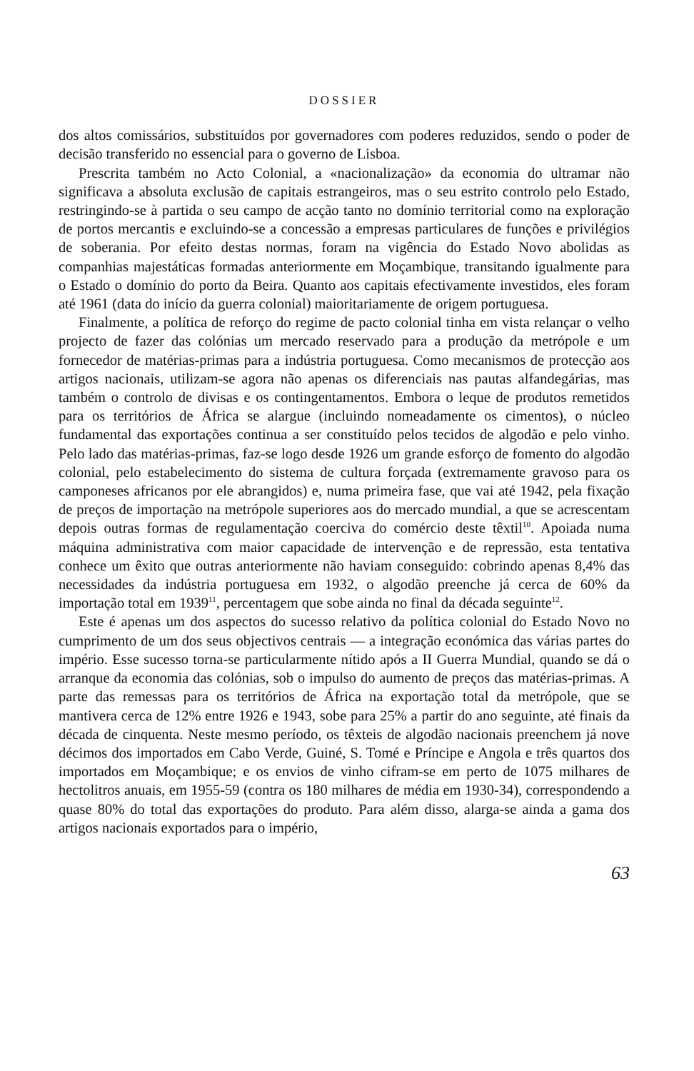DOSSIER
dos altos comissários, substituídos por governadores com poderes reduzidos, sendo o poder de decisão transferido no essencial para o governo de Lisboa.
Prescrita também no Acto Colonial, a «nacionalização» da economia do ultramar não significava a absoluta exclusão de capitais estrangeiros, mas o seu estrito controlo pelo Estado, restringindo-se à partida o seu campo de acção tanto no domínio territorial como na exploração de portos mercantis e excluindo-se a concessão a empresas particulares de funções e privilégios de soberania. Por efeito destas normas, foram na vigência do Estado Novo abolidas as companhias majestáticas formadas anteriormente em Moçambique, transitando igualmente para o Estado o domínio do porto da Beira. Quanto aos capitais efectivamente investidos, eles foram até 1961 (data do início da guerra colonial) maioritariamente de origem portuguesa.
Finalmente, a política de reforço do regime de pacto colonial tinha em vista relançar o velho projecto de fazer das colónias um mercado reservado para a produção da metrópole e um fornecedor de matérias-primas para a indústria portuguesa. Como mecanismos de protecção aos artigos nacionais, utilizam-se agora não apenas os diferenciais nas pautas alfandegárias, mas também o controlo de divisas e os contingentamentos. Embora o leque de produtos remetidos para os territórios de África se alargue (incluindo nomeadamente os cimentos), o núcleo fundamental das exportações continua a ser constituído pelos tecidos de algodão e pelo vinho. Pelo lado das matérias-primas, faz-se logo desde 1926 um grande esforço de fomento do algodão colonial, pelo estabelecimento do sistema de cultura forçada (extremamente gravoso para os camponeses africanos por ele abrangidos) e, numa primeira fase, que vai até 1942, pela fixação de preços de importação na metrópole superiores aos do mercado mundial, a que se acrescentam depois outras formas de regulamentação coerciva do comércio deste têxtil<sup>10</sup>. Apoiada numa máquina administrativa com maior capacidade de intervenção e de repressão, esta tentativa conhece um êxito que outras anteriormente não haviam conseguido: cobrindo apenas 8,4% das necessidades da indústria portuguesa em 1932, o algodão preenche já cerca de 60% da importação total em 1939<sup>11</sup>, percentagem que sobe ainda no final da década seguinte<sup>12</sup>.
Este é apenas um dos aspectos do sucesso relativo da política colonial do Estado Novo no cumprimento de um dos seus objectivos centrais — a integração económica das várias partes do império. Esse sucesso torna-se particularmente nítido após a II Guerra Mundial, quando se dá o arranque da economia das colónias, sob o impulso do aumento de preços das matérias-primas. A parte das remessas para os territórios de África na exportação total da metrópole, que se mantivera cerca de 12% entre 1926 e 1943, sobe para 25% a partir do ano seguinte, até finais da década de cinquenta. Neste mesmo período, os têxteis de algodão nacionais preenchem já nove décimos dos importados em Cabo Verde, Guiné, S. Tomé e Príncipe e Angola e três quartos dos importados em Moçambique; e os envios de vinho cifram-se em perto de 1075 milhares de hectolitros anuais, em 1955-59 (contra os 180 milhares de média em 1930-34), correspondendo a quase 80% do total das exportações do produto. Para além disso, alarga-se ainda a gama dos artigos nacionais exportados para o império,
63